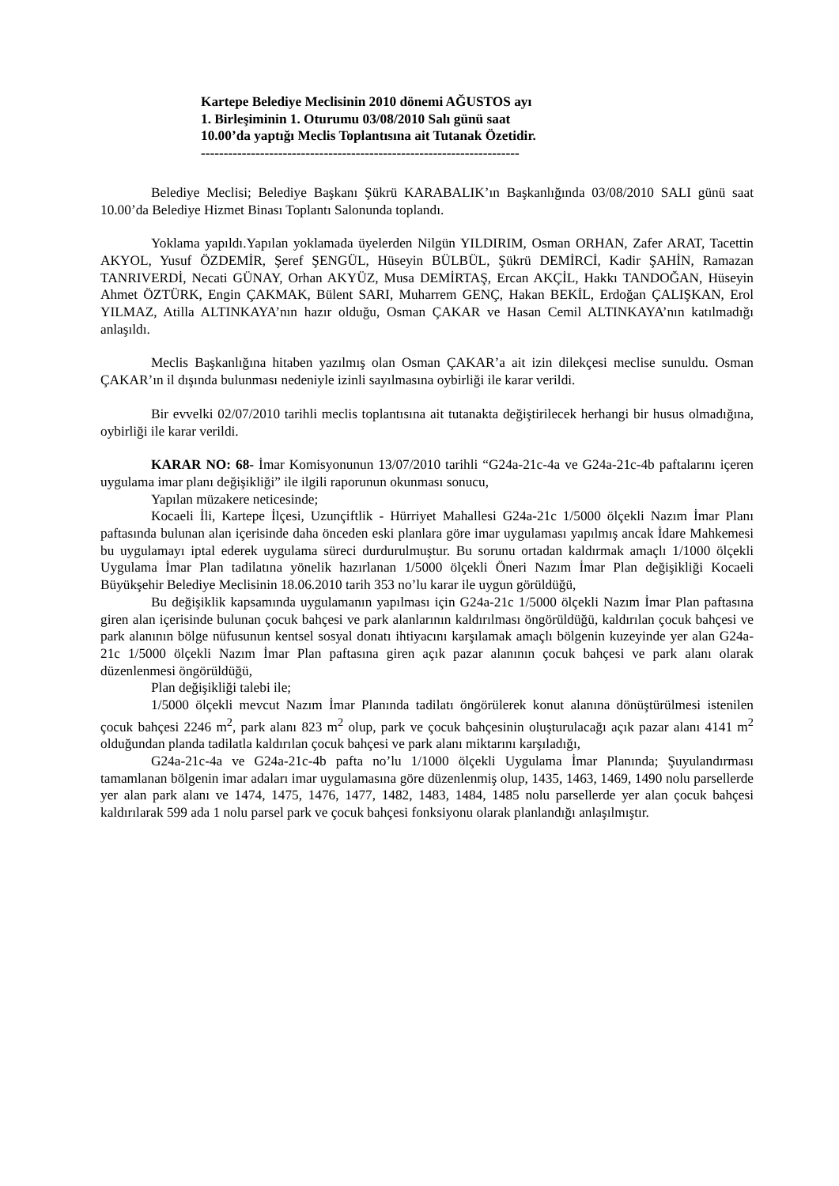Kartepe Belediye Meclisinin 2010 dönemi AĞUSTOS ayı
1. Birleşiminin 1. Oturumu 03/08/2010 Salı günü saat
10.00’da yaptığı Meclis Toplantısına ait Tutanak Özetidir.
----------------------------------------------------------------------
Belediye Meclisi; Belediye Başkanı Şükrü KARABALIK’ın Başkanlığında 03/08/2010 SALI günü saat 10.00’da Belediye Hizmet Binası Toplantı Salonunda toplandı.
Yoklama yapıldı.Yapılan yoklamada üyelerden Nilgün YILDIRIM, Osman ORHAN, Zafer ARAT, Tacettin AKYOL, Yusuf ÖZDEMİR, Şeref ŞENGÜL, Hüseyin BÜLBÜL, Şükrü DEMİRCİ, Kadir ŞAHİN, Ramazan TANRIVERDİ, Necati GÜNAY, Orhan AKYÜZ, Musa DEMİRTAŞ, Ercan AKÇİL, Hakkı TANDOĞAN, Hüseyin Ahmet ÖZTÜRK, Engin ÇAKMAK, Bülent SARI, Muharrem GENÇ, Hakan BEKİL, Erdoğan ÇALIŞKAN, Erol YILMAZ, Atilla ALTINKAYA’nın hazır olduğu, Osman ÇAKAR ve Hasan Cemil ALTINKAYA’nın katılmadığı anlaşıldı.
Meclis Başkanlığına hitaben yazılmış olan Osman ÇAKAR’a ait izin dilekçesi meclise sunuldu. Osman ÇAKAR’ın il dışında bulunması nedeniyle izinli sayılmasına oybirliği ile karar verildi.
Bir evvelki 02/07/2010 tarihli meclis toplantısına ait tutanakta değiştirilecek herhangi bir husus olmadığına, oybirliği ile karar verildi.
KARAR NO: 68- İmar Komisyonunun 13/07/2010 tarihli “G24a-21c-4a ve G24a-21c-4b paftalarını içeren uygulama imar planı değişikliği” ile ilgili raporunun okunması sonucu,
Yapılan müzakere neticesinde;
Kocaeli İli, Kartepe İlçesi, Uzunçiftlik - Hürriyet Mahallesi G24a-21c 1/5000 ölçekli Nazım İmar Planı paftasında bulunan alan içerisinde daha önceden eski planlara göre imar uygulaması yapılmış ancak İdare Mahkemesi bu uygulamayı iptal ederek uygulama süreci durdurulmuştur. Bu sorunu ortadan kaldırmak amaçlı 1/1000 ölçekli Uygulama İmar Plan tadilatına yönelik hazırlanan 1/5000 ölçekli Öneri Nazım İmar Plan değişikliği Kocaeli Büyükşehir Belediye Meclisinin 18.06.2010 tarih 353 no’lu karar ile uygun görüldüğü,
Bu değişiklik kapsamında uygulamanın yapılması için G24a-21c 1/5000 ölçekli Nazım İmar Plan paftasına giren alan içerisinde bulunan çocuk bahçesi ve park alanlarının kaldırılması öngörüldüğü, kaldırılan çocuk bahçesi ve park alanının bölge nüfusunun kentsel sosyal donatı ihtiyacını karşılamak amaçlı bölgenin kuzeyinde yer alan G24a-21c 1/5000 ölçekli Nazım İmar Plan paftasına giren açık pazar alanının çocuk bahçesi ve park alanı olarak düzenlenmesi öngörüldüğü,
Plan değişikliği talebi ile;
1/5000 ölçekli mevcut Nazım İmar Planında tadilatı öngörülerek konut alanına dönüştürülmesi istenilen çocuk bahçesi 2246 m<sup>2</sup>, park alanı 823 m<sup>2</sup> olup, park ve çocuk bahçesinin oluşturulacağı açık pazar alanı 4141 m<sup>2</sup> olduğundan planda tadilatla kaldırılan çocuk bahçesi ve park alanı miktarını karşıladığı,
G24a-21c-4a ve G24a-21c-4b pafta no’lu 1/1000 ölçekli Uygulama İmar Planında; Şuyulandırması tamamlanan bölgenin imar adaları imar uygulamasına göre düzenlenmiş olup, 1435, 1463, 1469, 1490 nolu parsellerde yer alan park alanı ve 1474, 1475, 1476, 1477, 1482, 1483, 1484, 1485 nolu parsellerde yer alan çocuk bahçesi kaldırılarak 599 ada 1 nolu parsel park ve çocuk bahçesi fonksiyonu olarak planlandığı anlaşılmıştır.